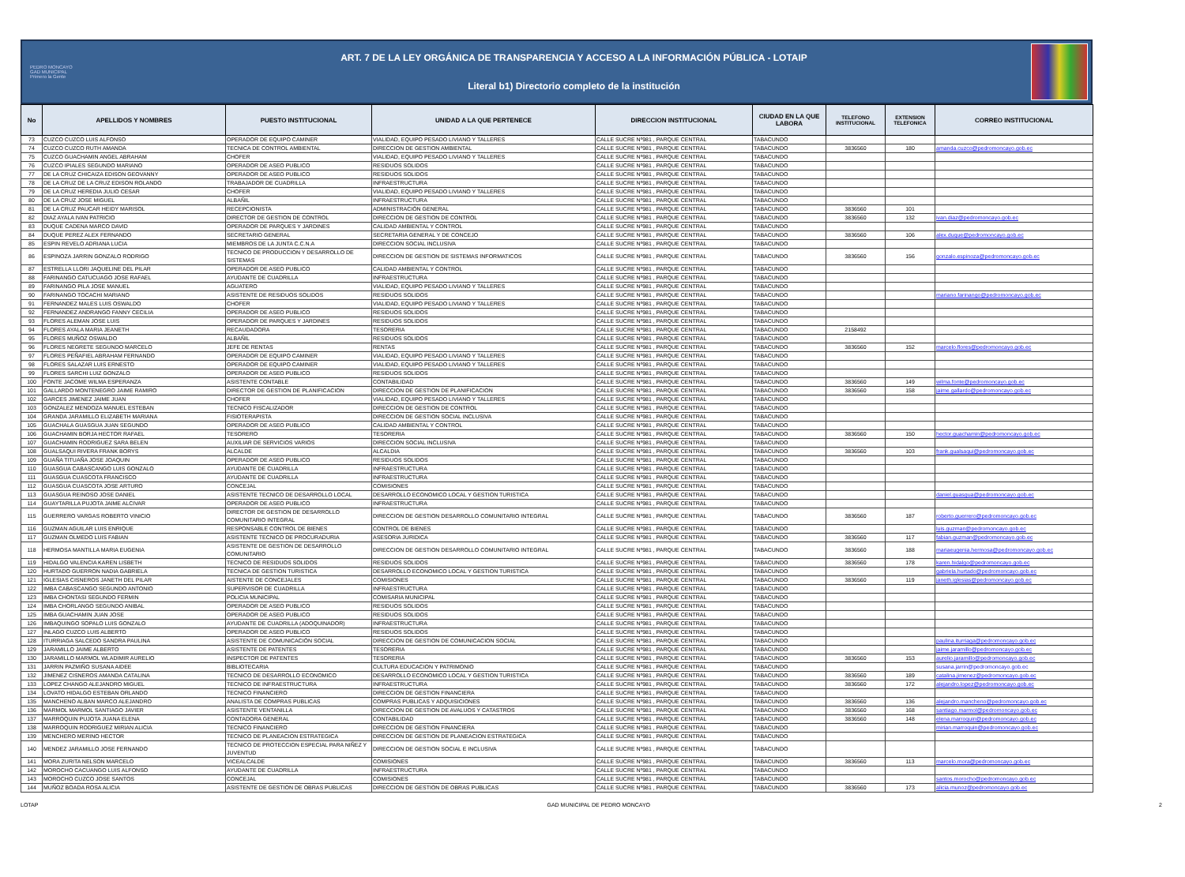PEDRO MONCAYO
GAD MUNICIPAL
Primero la Gente
ART. 7 DE LA LEY ORGÁNICA DE TRANSPARENCIA Y ACCESO A LA INFORMACIÓN PÚBLICA - LOTAIP
Literal b1) Directorio completo de la institución
| No | APELLIDOS Y NOMBRES | PUESTO INSTITUCIONAL | UNIDAD A LA QUE PERTENECE | DIRECCION INSTITUCIONAL | CIUDAD EN LA QUE LABORA | TELEFONO INSTITUCIONAL | EXTENSION TELEFONICA | CORREO INSTITUCIONAL |
| --- | --- | --- | --- | --- | --- | --- | --- | --- |
| 73 | CUZCO CUZCO LUIS ALFONSO | OPERADOR DE EQUIPO CAMINER | VIALIDAD, EQUIPO PESADO LIVIANO Y TALLERES | CALLE SUCRE Nº981 , PARQUE CENTRAL | TABACUNDO | | | |
| 74 | CUZCO CUZCO RUTH AMANDA | TECNICA DE CONTROL AMBIENTAL | DIRECCION DE GESTION AMBIENTAL | CALLE SUCRE Nº981 , PARQUE CENTRAL | TABACUNDO | 3836560 | 180 | amanda.cuzco@pedromoncayo.gob.ec |
| 75 | CUZCO GUACHAMIN ANGEL ABRAHAM | CHOFER | VIALIDAD, EQUIPO PESADO LIVIANO Y TALLERES | CALLE SUCRE Nº981 , PARQUE CENTRAL | TABACUNDO | | | |
| 76 | CUZCO IPIALES SEGUNDO MARIANO | OPERADOR DE ASEO PUBLICO | RESIDUOS SOLIDOS | CALLE SUCRE Nº981 , PARQUE CENTRAL | TABACUNDO | | | |
| 77 | DE LA CRUZ CHICAIZA EDISON GEOVANNY | OPERADOR DE ASEO PUBLICO | RESIDUOS SOLIDOS | CALLE SUCRE Nº981 , PARQUE CENTRAL | TABACUNDO | | | |
| 78 | DE LA CRUZ DE LA CRUZ EDISON ROLANDO | TRABAJADOR DE CUADRILLA | INFRAESTRUCTURA | CALLE SUCRE Nº981 , PARQUE CENTRAL | TABACUNDO | | | |
| 79 | DE LA CRUZ HEREDIA JULIO CESAR | CHOFER | VIALIDAD, EQUIPO PESADO LIVIANO Y TALLERES | CALLE SUCRE Nº981 , PARQUE CENTRAL | TABACUNDO | | | |
| 80 | DE LA CRUZ JOSE MIGUEL | ALBAÑIL | INFRAESTRUCTURA | CALLE SUCRE Nº981 , PARQUE CENTRAL | TABACUNDO | | | |
| 81 | DE LA CRUZ PAUCAR HEIDY MARISOL | RECEPCIONISTA | ADMINISTRACIÓN GENERAL | CALLE SUCRE Nº981 , PARQUE CENTRAL | TABACUNDO | 3836560 | 101 | |
| 82 | DIAZ AYALA IVAN PATRICIO | DIRECTOR DE GESTION DE CONTROL | DIRECCION DE GESTION DE CONTROL | CALLE SUCRE Nº981 , PARQUE CENTRAL | TABACUNDO | 3836560 | 132 | ivan.diaz@pedromoncayo.gob.ec |
| 83 | DUQUE CADENA MARCO DAVID | OPERADOR DE PARQUES Y JARDINES | CALIDAD AMBIENTAL Y CONTROL | CALLE SUCRE Nº981 , PARQUE CENTRAL | TABACUNDO | | | |
| 84 | DUQUE PEREZ ALEX FERNANDO | SECRETARIO GENERAL | SECRETARIA GENERAL Y DE CONCEJO | CALLE SUCRE Nº981 , PARQUE CENTRAL | TABACUNDO | 3836560 | 106 | alex.duque@pedromoncayo.gob.ec |
| 85 | ESPIN REVELO ADRIANA LUCIA | MIEMBROS DE LA JUNTA C.C.N.A | DIRECCION SOCIAL INCLUSIVA | CALLE SUCRE Nº981 , PARQUE CENTRAL | TABACUNDO | | | |
| 86 | ESPINOZA JARRIN GONZALO RODRIGO | TECNICO DE PRODUCCION Y DESARROLLO DE SISTEMAS | DIRECCION DE GESTION DE SISTEMAS INFORMATICOS | CALLE SUCRE Nº981 , PARQUE CENTRAL | TABACUNDO | 3836560 | 156 | gonzalo.espinoza@pedromoncayo.gob.ec |
| 87 | ESTRELLA LLORI JAQUELINE DEL PILAR | OPERADOR DE ASEO PUBLICO | CALIDAD AMBIENTAL Y CONTROL | CALLE SUCRE Nº981 , PARQUE CENTRAL | TABACUNDO | | | |
| 88 | FARINANGO CATUCUAGO JOSE RAFAEL | AYUDANTE DE CUADRILLA | INFRAESTRUCTURA | CALLE SUCRE Nº981 , PARQUE CENTRAL | TABACUNDO | | | |
| 89 | FARINANGO PILA JOSE MANUEL | AGUATERO | VIALIDAD, EQUIPO PESADO LIVIANO Y TALLERES | CALLE SUCRE Nº981 , PARQUE CENTRAL | TABACUNDO | | | |
| 90 | FARINANGO TOCACHI MARIANO | ASISTENTE DE RESIDUOS SOLIDOS | RESIDUOS SOLIDOS | CALLE SUCRE Nº981 , PARQUE CENTRAL | TABACUNDO | | | mariano.farinango@pedromoncayo.gob.ec |
| 91 | FERNANDEZ MALES LUIS OSWALDO | CHOFER | VIALIDAD, EQUIPO PESADO LIVIANO Y TALLERES | CALLE SUCRE Nº981 , PARQUE CENTRAL | TABACUNDO | | | |
| 92 | FERNANDEZ ANDRANGO FANNY CECILIA | OPERADOR DE ASEO PUBLICO | RESIDUOS SOLIDOS | CALLE SUCRE Nº981 , PARQUE CENTRAL | TABACUNDO | | | |
| 93 | FLORES ALEMAN JOSE LUIS | OPERADOR DE PARQUES Y JARDINES | RESIDUOS SOLIDOS | CALLE SUCRE Nº981 , PARQUE CENTRAL | TABACUNDO | | | |
| 94 | FLORES AYALA MARIA JEANETH | RECAUDADORA | TESORERIA | CALLE SUCRE Nº981 , PARQUE CENTRAL | TABACUNDO | 2158492 | | |
| 95 | FLORES MUÑOZ OSWALDO | ALBAÑIL | RESIDUOS SOLIDOS | CALLE SUCRE Nº981 , PARQUE CENTRAL | TABACUNDO | | | |
| 96 | FLORES NEGRETE SEGUNDO MARCELO | JEFE DE RENTAS | RENTAS | CALLE SUCRE Nº981 , PARQUE CENTRAL | TABACUNDO | 3836560 | 152 | marcelo.flores@pedromoncayo.gob.ec |
| 97 | FLORES PEÑAFIEL ABRAHAM FERNANDO | OPERADOR DE EQUIPO CAMINER | VIALIDAD, EQUIPO PESADO LIVIANO Y TALLERES | CALLE SUCRE Nº981 , PARQUE CENTRAL | TABACUNDO | | | |
| 98 | FLORES SALAZAR LUIS ERNESTO | OPERADOR DE EQUIPO CAMINER | VIALIDAD, EQUIPO PESADO LIVIANO Y TALLERES | CALLE SUCRE Nº981 , PARQUE CENTRAL | TABACUNDO | | | |
| 99 | FLORES SARCHI LUIZ GONZALO | OPERADOR DE ASEO PUBLICO | RESIDUOS SOLIDOS | CALLE SUCRE Nº981 , PARQUE CENTRAL | TABACUNDO | | | |
| 100 | FONTE JACOME WILMA ESPERANZA | ASISTENTE CONTABLE | CONTABILIDAD | CALLE SUCRE Nº981 , PARQUE CENTRAL | TABACUNDO | 3836560 | 149 | wilma.fonte@pedromoncayo.gob.ec |
| 101 | GALLARDO MONTENEGRO JAIME RAMIRO | DIRECTOR DE GESTION DE PLANIFICACION | DIRECCION DE GESTION DE PLANIFICACION | CALLE SUCRE Nº981 , PARQUE CENTRAL | TABACUNDO | 3836560 | 158 | jaime.gallardo@pedromoncayo.gob.ec |
| 102 | GARCES JIMENEZ JAIME JUAN | CHOFER | VIALIDAD, EQUIPO PESADO LIVIANO Y TALLERES | CALLE SUCRE Nº981 , PARQUE CENTRAL | TABACUNDO | | | |
| 103 | GONZALEZ MENDOZA MANUEL ESTEBAN | TECNICO FISCALIZADOR | DIRECCION DE GESTION DE CONTROL | CALLE SUCRE Nº981 , PARQUE CENTRAL | TABACUNDO | | | |
| 104 | GRANDA JARAMILLO ELIZABETH MARIANA | FISIOTERAPISTA | DIRECCION DE GESTION SOCIAL INCLUSIVA | CALLE SUCRE Nº981 , PARQUE CENTRAL | TABACUNDO | | | |
| 105 | GUACHALA GUASGUA JUAN SEGUNDO | OPERADOR DE ASEO PUBLICO | CALIDAD AMBIENTAL Y CONTROL | CALLE SUCRE Nº981 , PARQUE CENTRAL | TABACUNDO | | | |
| 106 | GUACHAMIN BORJA HECTOR RAFAEL | TESORERO | TESORERIA | CALLE SUCRE Nº981 , PARQUE CENTRAL | TABACUNDO | 3836560 | 150 | hector.guachamin@pedromoncayo.gob.ec |
| 107 | GUACHAMIN RODRIGUEZ SARA BELEN | AUXILIAR DE SERVICIOS VARIOS | DIRECCION SOCIAL INCLUSIVA | CALLE SUCRE Nº981 , PARQUE CENTRAL | TABACUNDO | | | |
| 108 | GUALSAQUI RIVERA FRANK BORYS | ALCALDE | ALCALDIA | CALLE SUCRE Nº981 , PARQUE CENTRAL | TABACUNDO | 3836560 | 103 | frank.gualsaqui@pedromoncayo.gob.ec |
| 109 | GUAÑA TITUAÑA JOSE JOAQUIN | OPERADOR DE ASEO PUBLICO | RESIDUOS SOLIDOS | CALLE SUCRE Nº981 , PARQUE CENTRAL | TABACUNDO | | | |
| 110 | GUASGUA CABASCANGO LUIS GONZALO | AYUDANTE DE CUADRILLA | INFRAESTRUCTURA | CALLE SUCRE Nº981 , PARQUE CENTRAL | TABACUNDO | | | |
| 111 | GUASGUA CUASCOTA FRANCISCO | AYUDANTE DE CUADRILLA | INFRAESTRUCTURA | CALLE SUCRE Nº981 , PARQUE CENTRAL | TABACUNDO | | | |
| 112 | GUASGUA CUASCOTA JOSE ARTURO | CONCEJAL | COMISIONES | CALLE SUCRE Nº981 , PARQUE CENTRAL | TABACUNDO | | | |
| 113 | GUASGUA REINOSO JOSE DANIEL | ASISTENTE TECNICO DE DESARROLLO LOCAL | DESARROLLO ECONOMICO LOCAL Y GESTION TURISTICA | CALLE SUCRE Nº981 , PARQUE CENTRAL | TABACUNDO | | | daniel.guasgua@pedromoncayo.gob.ec |
| 114 | GUAYTARILLA PUJOTA JAIME ALCIVAR | OPERADOR DE ASEO PUBLICO | INFRAESTRUCTURA | CALLE SUCRE Nº981 , PARQUE CENTRAL | TABACUNDO | | | |
| 115 | GUERRERO VARGAS ROBERTO VINICIO | DIRECTOR DE GESTION DE DESARROLLO COMUNITARIO INTEGRAL | DIRECCION DE GESTION DESARROLLO COMUNITARIO INTEGRAL | CALLE SUCRE Nº981 , PARQUE CENTRAL | TABACUNDO | 3836560 | 187 | roberto.guerrero@pedromoncayo.gob.ec |
| 116 | GUZMAN AGUILAR LUIS ENRIQUE | RESPONSABLE CONTROL DE BIENES | CONTROL DE BIENES | CALLE SUCRE Nº981 , PARQUE CENTRAL | TABACUNDO | | | luis.guzman@pedromoncayo.gob.ec |
| 117 | GUZMAN OLMEDO LUIS FABIAN | ASISTENTE TECNICO DE PROCURADURIA | ASESORIA JURIDICA | CALLE SUCRE Nº981 , PARQUE CENTRAL | TABACUNDO | 3836560 | 117 | fabian.guzman@pedromoncayo.gob.ec |
| 118 | HERMOSA MANTILLA MARIA EUGENIA | ASISTENTE DE GESTION DE DESARROLLO COMUNITARIO | DIRECCION DE GESTION DESARROLLO COMUNITARIO INTEGRAL | CALLE SUCRE Nº981 , PARQUE CENTRAL | TABACUNDO | 3836560 | 188 | mariaeugenia.hermosa@pedromoncayo.gob.ec |
| 119 | HIDALGO VALENCIA KAREN LISBETH | TECNICO DE RESIDUOS SOLIDOS | RESIDUOS SOLIDOS | CALLE SUCRE Nº981 , PARQUE CENTRAL | TABACUNDO | 3836560 | 178 | karen.hidalgo@pedromoncayo.gob.ec |
| 120 | HURTADO GUERRON NADIA GABRIELA | TECNICA DE GESTION TURISTICA | DESARROLLO ECONOMICO LOCAL Y GESTION TURISTICA | CALLE SUCRE Nº981 , PARQUE CENTRAL | TABACUNDO | | | gabriela.hurtado@pedromoncayo.gob.ec |
| 121 | IGLESIAS CISNEROS JANETH DEL PILAR | AISTENTE DE CONCEJALES | COMISIONES | CALLE SUCRE Nº981 , PARQUE CENTRAL | TABACUNDO | 3836560 | 119 | janeth.iglesias@pedromoncayo.gob.ec |
| 122 | IMBA CABASCANGO SEGUNDO ANTONIO | SUPERVISOR DE CUADRILLA | INFRAESTRUCTURA | CALLE SUCRE Nº981 , PARQUE CENTRAL | TABACUNDO | | | |
| 123 | IMBA CHONTASI SEGUNDO FERMIN | POLICIA MUNICIPAL | COMISARIA MUNICIPAL | CALLE SUCRE Nº981 , PARQUE CENTRAL | TABACUNDO | | | |
| 124 | IMBA CHORLANGO SEGUNDO ANIBAL | OPERADOR DE ASEO PUBLICO | RESIDUOS SOLIDOS | CALLE SUCRE Nº981 , PARQUE CENTRAL | TABACUNDO | | | |
| 125 | IMBA GUACHAMIN JUAN JOSE | OPERADOR DE ASEO PUBLICO | RESIDUOS SOLIDOS | CALLE SUCRE Nº981 , PARQUE CENTRAL | TABACUNDO | | | |
| 126 | IMBAQUINGO SOPALO LUIS GONZALO | AYUDANTE DE CUADRILLA (ADOQUINADOR) | INFRAESTRUCTURA | CALLE SUCRE Nº981 , PARQUE CENTRAL | TABACUNDO | | | |
| 127 | INLAGO CUZCO LUIS ALBERTO | OPERADOR DE ASEO PUBLICO | RESIDUOS SOLIDOS | CALLE SUCRE Nº981 , PARQUE CENTRAL | TABACUNDO | | | |
| 128 | ITURRIAGA SALCEDO SANDRA PAULINA | ASISTENTE DE COMUNICACIÓN SOCIAL | DIRECCION DE GESTION DE COMUNICACION SOCIAL | CALLE SUCRE Nº981 , PARQUE CENTRAL | TABACUNDO | | | paulina.iturriaga@pedromoncayo.gob.ec |
| 129 | JARAMILLO JAIME ALBERTO | ASISTENTE DE PATENTES | TESORERIA | CALLE SUCRE Nº981 , PARQUE CENTRAL | TABACUNDO | | | jaime.jaramillo@pedromoncayo.gob.ec |
| 130 | JARAMILLO MARMOL WLADIMIR AURELIO | INSPECTOR DE PATENTES | TESORERIA | CALLE SUCRE Nº981 , PARQUE CENTRAL | TABACUNDO | 3836560 | 153 | aurelio.jaramillo@pedromoncayo.gob.ec |
| 131 | JARRIN PAZMIÑO SUSANA AIDEE | BIBLIOTECARIA | CULTURA EDUCACION Y PATRIMONIO | CALLE SUCRE Nº981 , PARQUE CENTRAL | TABACUNDO | | | susana.jarrin@pedromoncayo.gob.ec |
| 132 | JIMENEZ CISNEROS AMANDA CATALINA | TECNICO DE DESARROLLO ECONOMICO | DESARROLLO ECONOMICO LOCAL Y GESTION TURISTICA | CALLE SUCRE Nº981 , PARQUE CENTRAL | TABACUNDO | 3836560 | 189 | catalina.jimenez@pedromoncayo.gob.ec |
| 133 | LOPEZ CHANGO ALEJANDRO MIGUEL | TECNICO DE INFRAESTRUCTURA | INFRAESTRUCTURA | CALLE SUCRE Nº981 , PARQUE CENTRAL | TABACUNDO | 3836560 | 172 | alejandro.lopez@pedromoncayo.gob.ec |
| 134 | LOVATO HIDALGO ESTEBAN ORLANDO | TECNICO FINANCIERO | DIRECCION DE GESTION FINANCIERA | CALLE SUCRE Nº981 , PARQUE CENTRAL | TABACUNDO | | | |
| 135 | MANCHENO ALBAN MARCO ALEJANDRO | ANALISTA DE COMPRAS PUBLICAS | COMPRAS PUBLICAS Y ADQUISICIONES | CALLE SUCRE Nº981 , PARQUE CENTRAL | TABACUNDO | 3836560 | 136 | alejandro.mancheno@pedromoncayo.gob.ec |
| 136 | MARMOL MARMOL SANTIAGO JAVIER | ASISTENTE VENTANILLA | DIRECCION DE GESTION DE AVALUOS Y CATASTROS | CALLE SUCRE Nº981 , PARQUE CENTRAL | TABACUNDO | 3836560 | 168 | santiago.marmol@pedromoncayo.gob.ec |
| 137 | MARROQUIN PUJOTA JUANA ELENA | CONTADORA GENERAL | CONTABILIDAD | CALLE SUCRE Nº981 , PARQUE CENTRAL | TABACUNDO | 3836560 | 148 | elena.marroquin@pedromoncayo.gob.ec |
| 138 | MARROQUIN RODRIGUEZ MIRIAN ALICIA | TECNICO FINANCIERO | DIRECCION DE GESTION FINANCIERA | CALLE SUCRE Nº981 , PARQUE CENTRAL | TABACUNDO | | | mirian.marroquin@pedromoncayo.gob.ec |
| 139 | MENCHERO MERINO HECTOR | TECNICO DE PLANEACION ESTRATEGICA | DIRECCION DE GESTION DE PLANEACION ESTRATEGICA | CALLE SUCRE Nº981 , PARQUE CENTRAL | TABACUNDO | | | |
| 140 | MENDEZ JARAMILLO JOSE FERNANDO | TECNICO DE PROTECCION ESPECIAL PARA NIÑEZ Y JUVENTUD | DIRECCION DE GESTION SOCIAL E INCLUSIVA | CALLE SUCRE Nº981 , PARQUE CENTRAL | TABACUNDO | | | |
| 141 | MORA ZURITA NELSON MARCELO | VICEALCALDE | COMISIONES | CALLE SUCRE Nº981 , PARQUE CENTRAL | TABACUNDO | 3836560 | 113 | marcelo.mora@pedromoncayo.gob.ec |
| 142 | MOROCHO CACUANGO LUIS ALFONSO | AYUDANTE DE CUADRILLA | INFRAESTRUCTURA | CALLE SUCRE Nº981 , PARQUE CENTRAL | TABACUNDO | | | |
| 143 | MOROCHO CUZCO JOSE SANTOS | CONCEJAL | COMISIONES | CALLE SUCRE Nº981 , PARQUE CENTRAL | TABACUNDO | | | santos.morocho@pedromoncayo.gob.ec |
| 144 | MUÑOZ BOADA ROSA ALICIA | ASISTENTE DE GESTION DE OBRAS PUBLICAS | DIRECCION DE GESTION DE OBRAS PUBLICAS | CALLE SUCRE Nº981 , PARQUE CENTRAL | TABACUNDO | 3836560 | 173 | alicia.munoz@pedromoncayo.gob.ec |
LOTAP GAD MUNICIPAL DE PEDRO MONCAYO 2